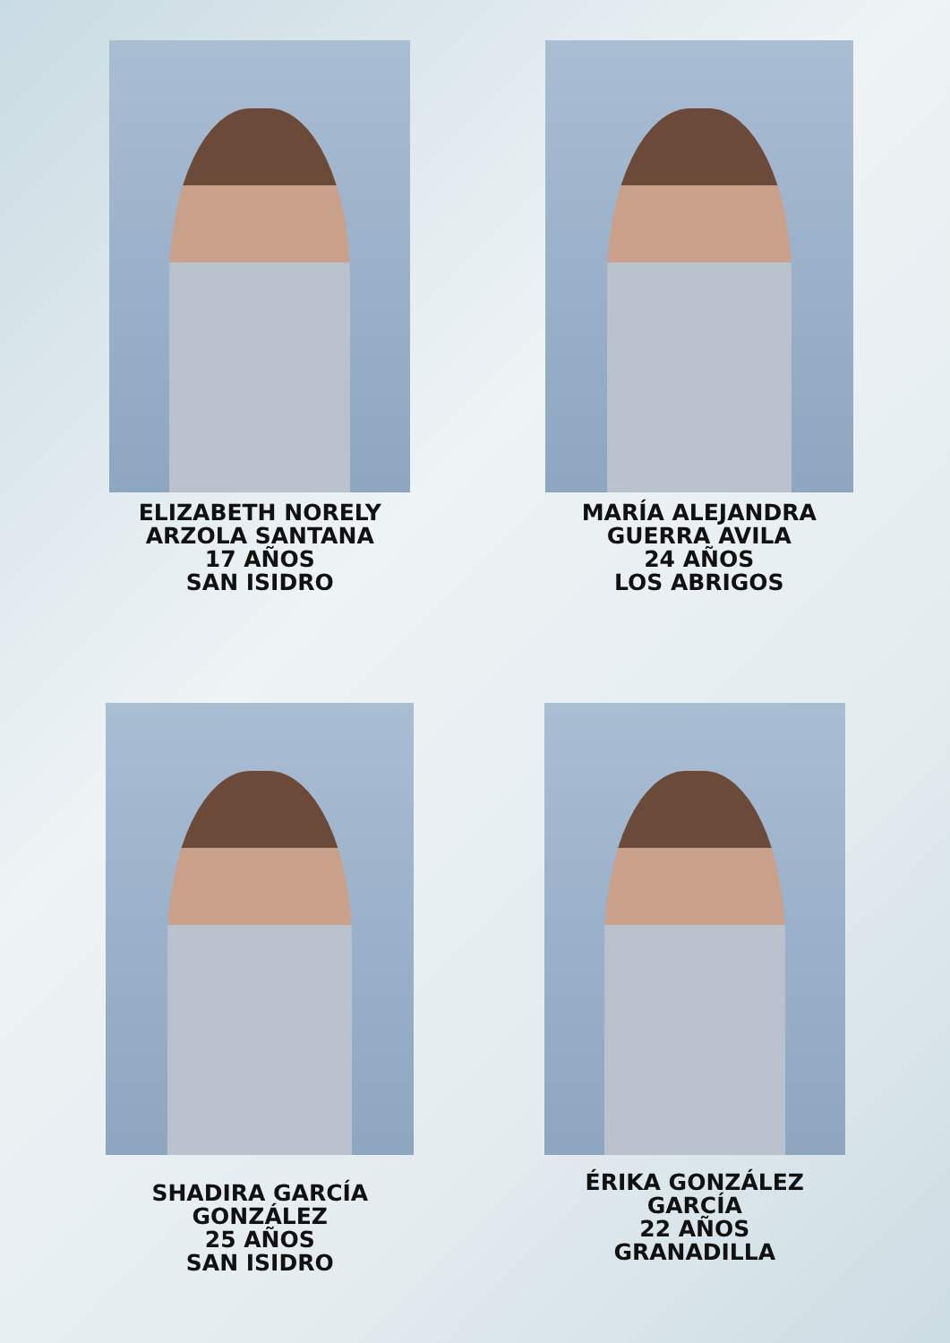ELIZABETH NORELY
ARZOLA SANTANA
17 AÑOS
SAN ISIDRO
MARÍA ALEJANDRA
GUERRA AVILA
24 AÑOS
LOS ABRIGOS
SHADIRA GARCÍA
GONZÁLEZ
25 AÑOS
SAN ISIDRO
ÉRIKA GONZÁLEZ
GARCÍA
22 AÑOS
GRANADILLA